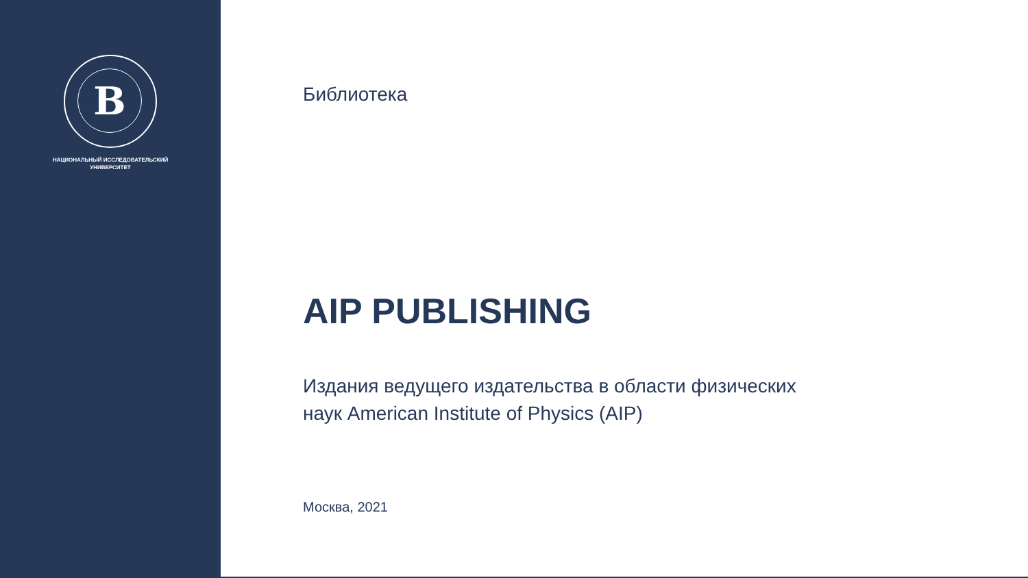В
НАЦИОНАЛЬНЫЙ ИССЛЕДОВАТЕЛЬСКИЙ
УНИВЕРСИТЕТ
Библиотека
AIP PUBLISHING
Издания ведущего издательства в области физических
наук American Institute of Physics (AIP)
Москва, 2021